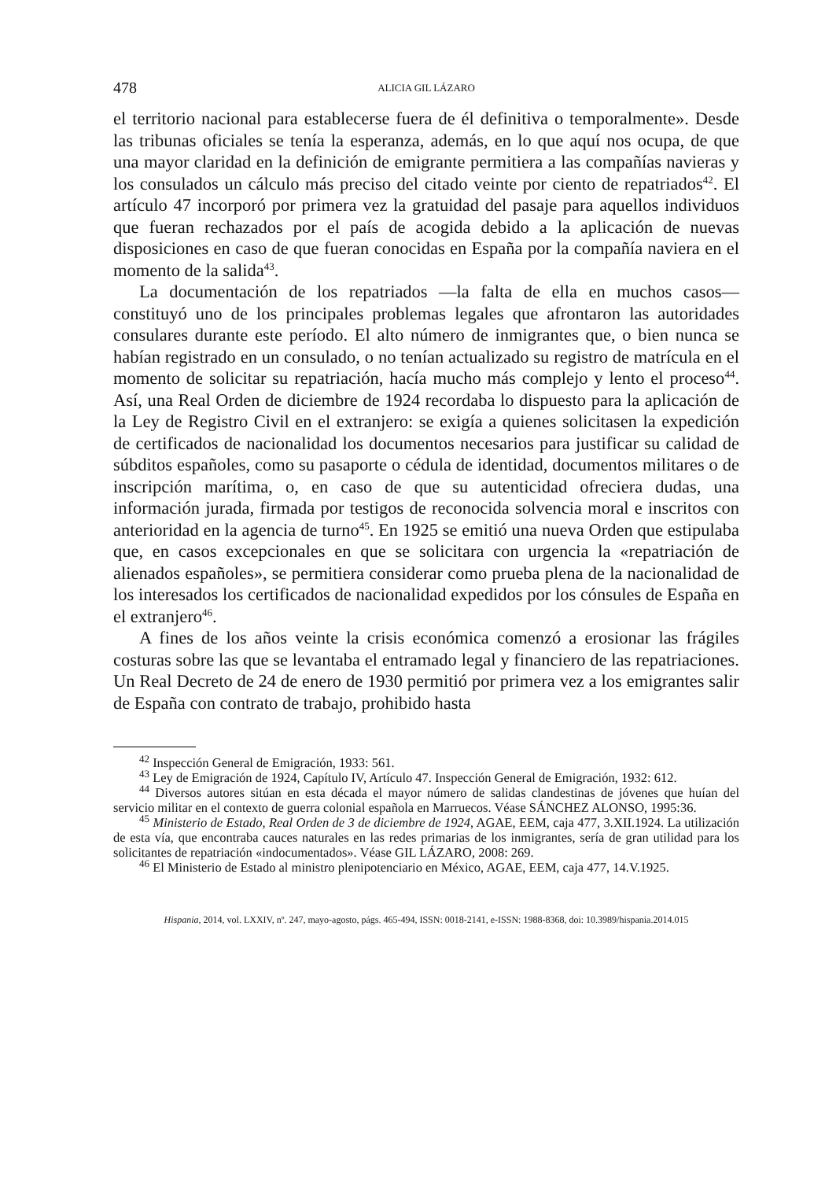478 ALICIA GIL LÁZARO
el territorio nacional para establecerse fuera de él definitiva o temporalmente». Desde las tribunas oficiales se tenía la esperanza, además, en lo que aquí nos ocupa, de que una mayor claridad en la definición de emigrante permitiera a las compañías navieras y los consulados un cálculo más preciso del citado veinte por ciento de repatriados<sup>42</sup>. El artículo 47 incorporó por primera vez la gratuidad del pasaje para aquellos individuos que fueran rechazados por el país de acogida debido a la aplicación de nuevas disposiciones en caso de que fueran conocidas en España por la compañía naviera en el momento de la salida<sup>43</sup>.
La documentación de los repatriados —la falta de ella en muchos casos— constituyó uno de los principales problemas legales que afrontaron las autoridades consulares durante este período. El alto número de inmigrantes que, o bien nunca se habían registrado en un consulado, o no tenían actualizado su registro de matrícula en el momento de solicitar su repatriación, hacía mucho más complejo y lento el proceso<sup>44</sup>. Así, una Real Orden de diciembre de 1924 recordaba lo dispuesto para la aplicación de la Ley de Registro Civil en el extranjero: se exigía a quienes solicitasen la expedición de certificados de nacionalidad los documentos necesarios para justificar su calidad de súbditos españoles, como su pasaporte o cédula de identidad, documentos militares o de inscripción marítima, o, en caso de que su autenticidad ofreciera dudas, una información jurada, firmada por testigos de reconocida solvencia moral e inscritos con anterioridad en la agencia de turno<sup>45</sup>. En 1925 se emitió una nueva Orden que estipulaba que, en casos excepcionales en que se solicitara con urgencia la «repatriación de alienados españoles», se permitiera considerar como prueba plena de la nacionalidad de los interesados los certificados de nacionalidad expedidos por los cónsules de España en el extranjero<sup>46</sup>.
A fines de los años veinte la crisis económica comenzó a erosionar las frágiles costuras sobre las que se levantaba el entramado legal y financiero de las repatriaciones. Un Real Decreto de 24 de enero de 1930 permitió por primera vez a los emigrantes salir de España con contrato de trabajo, prohibido hasta
<sup>42</sup> Inspección General de Emigración, 1933: 561.
<sup>43</sup> Ley de Emigración de 1924, Capítulo IV, Artículo 47. Inspección General de Emigración, 1932: 612.
<sup>44</sup> Diversos autores sitúan en esta década el mayor número de salidas clandestinas de jóvenes que huían del servicio militar en el contexto de guerra colonial española en Marruecos. Véase SÁNCHEZ ALONSO, 1995:36.
<sup>45</sup> Ministerio de Estado, Real Orden de 3 de diciembre de 1924, AGAE, EEM, caja 477, 3.XII.1924. La utilización de esta vía, que encontraba cauces naturales en las redes primarias de los inmigrantes, sería de gran utilidad para los solicitantes de repatriación «indocumentados». Véase GIL LÁZARO, 2008: 269.
<sup>46</sup> El Ministerio de Estado al ministro plenipotenciario en México, AGAE, EEM, caja 477, 14.V.1925.
Hispania, 2014, vol. LXXIV, nº. 247, mayo-agosto, págs. 465-494, ISSN: 0018-2141, e-ISSN: 1988-8368, doi: 10.3989/hispania.2014.015